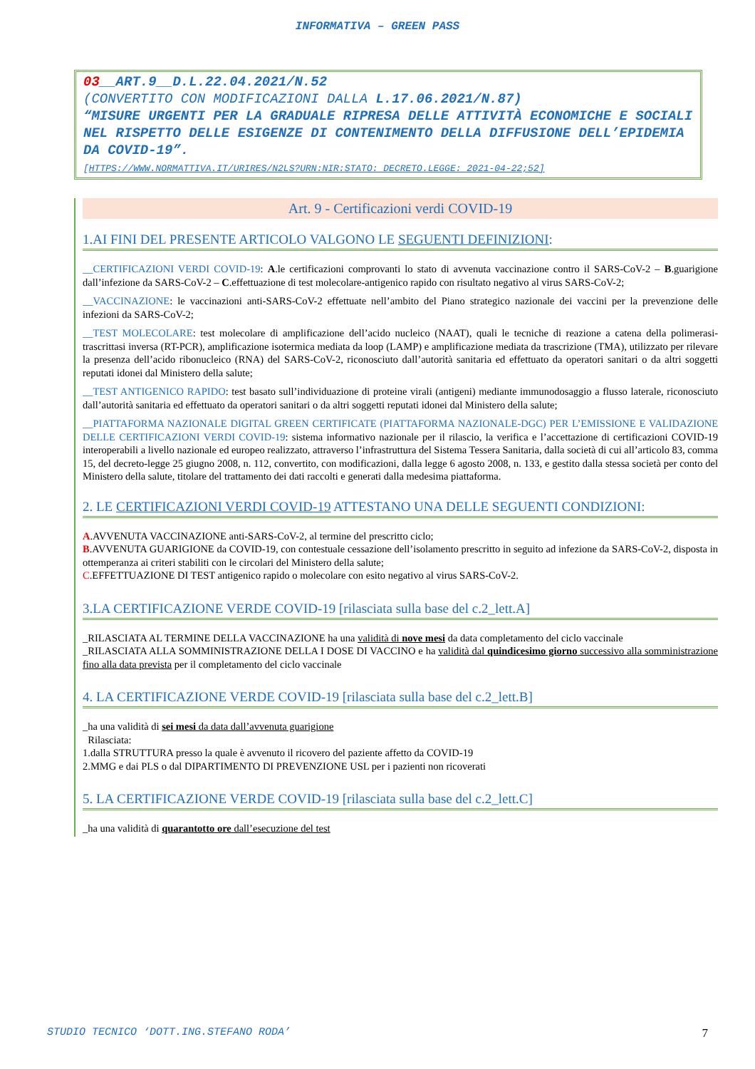INFORMATIVA – GREEN PASS
03__ART.9__D.L.22.04.2021/N.52
(CONVERTITO CON MODIFICAZIONI DALLA L.17.06.2021/N.87)
“MISURE URGENTI PER LA GRADUALE RIPRESA DELLE ATTIVITÀ ECONOMICHE E SOCIALI NEL RISPETTO DELLE ESIGENZE DI CONTENIMENTO DELLA DIFFUSIONE DELL’EPIDEMIA DA COVID-19”.
[HTTPS://WWW.NORMATTIVA.IT/URIRES/N2LS?URN:NIR:STATO: DECRETO.LEGGE: 2021-04-22;52]
Art. 9 - Certificazioni verdi COVID-19
1.AI FINI DEL PRESENTE ARTICOLO VALGONO LE SEGUENTI DEFINIZIONI:
__CERTIFICAZIONI VERDI COVID-19: A.le certificazioni comprovanti lo stato di avvenuta vaccinazione contro il SARS-CoV-2 – B.guarigione dall’infezione da SARS-CoV-2 – C.effettuazione di test molecolare-antigenico rapido con risultato negativo al virus SARS-CoV-2;
__VACCINAZIONE: le vaccinazioni anti-SARS-CoV-2 effettuate nell’ambito del Piano strategico nazionale dei vaccini per la prevenzione delle infezioni da SARS-CoV-2;
__TEST MOLECOLARE: test molecolare di amplificazione dell’acido nucleico (NAAT), quali le tecniche di reazione a catena della polimerasi-trascrittasi inversa (RT-PCR), amplificazione isotermica mediata da loop (LAMP) e amplificazione mediata da trascrizione (TMA), utilizzato per rilevare la presenza dell’acido ribonucleico (RNA) del SARS-CoV-2, riconosciuto dall’autorità sanitaria ed effettuato da operatori sanitari o da altri soggetti reputati idonei dal Ministero della salute;
__TEST ANTIGENICO RAPIDO: test basato sull’individuazione di proteine virali (antigeni) mediante immunodosaggio a flusso laterale, riconosciuto dall’autorità sanitaria ed effettuato da operatori sanitari o da altri soggetti reputati idonei dal Ministero della salute;
__PIATTAFORMA NAZIONALE DIGITAL GREEN CERTIFICATE (PIATTAFORMA NAZIONALE-DGC) PER L’EMISSIONE E VALIDAZIONE DELLE CERTIFICAZIONI VERDI COVID-19: sistema informativo nazionale per il rilascio, la verifica e l’accettazione di certificazioni COVID-19 interoperabili a livello nazionale ed europeo realizzato, attraverso l’infrastruttura del Sistema Tessera Sanitaria, dalla società di cui all’articolo 83, comma 15, del decreto-legge 25 giugno 2008, n. 112, convertito, con modificazioni, dalla legge 6 agosto 2008, n. 133, e gestito dalla stessa società per conto del Ministero della salute, titolare del trattamento dei dati raccolti e generati dalla medesima piattaforma.
2. LE CERTIFICAZIONI VERDI COVID-19 ATTESTANO UNA DELLE SEGUENTI CONDIZIONI:
A.AVVENUTA VACCINAZIONE anti-SARS-CoV-2, al termine del prescritto ciclo;
B.AVVENUTA GUARIGIONE da COVID-19, con contestuale cessazione dell’isolamento prescritto in seguito ad infezione da SARS-CoV-2, disposta in ottemperanza ai criteri stabiliti con le circolari del Ministero della salute;
C.EFFETTUAZIONE DI TEST antigenico rapido o molecolare con esito negativo al virus SARS-CoV-2.
3.LA CERTIFICAZIONE VERDE COVID-19 [rilasciata sulla base del c.2_lett.A]
_RILASCIATA AL TERMINE DELLA VACCINAZIONE ha una validità di nove mesi da data completamento del ciclo vaccinale
_RILASCIATA ALLA SOMMINISTRAZIONE DELLA I DOSE DI VACCINO e ha validità dal quindicesimo giorno successivo alla somministrazione fino alla data prevista per il completamento del ciclo vaccinale
4. LA CERTIFICAZIONE VERDE COVID-19 [rilasciata sulla base del c.2_lett.B]
_ha una validità di sei mesi da data dall’avvenuta guarigione
Rilasciata:
1.dalla STRUTTURA presso la quale è avvenuto il ricovero del paziente affetto da COVID-19
2.MMG e dai PLS o dal DIPARTIMENTO DI PREVENZIONE USL per i pazienti non ricoverati
5. LA CERTIFICAZIONE VERDE COVID-19 [rilasciata sulla base del c.2_lett.C]
_ha una validità di quarantotto ore dall’esecuzione del test
STUDIO TECNICO ‘DOTT.ING.STEFANO RODA’ 7